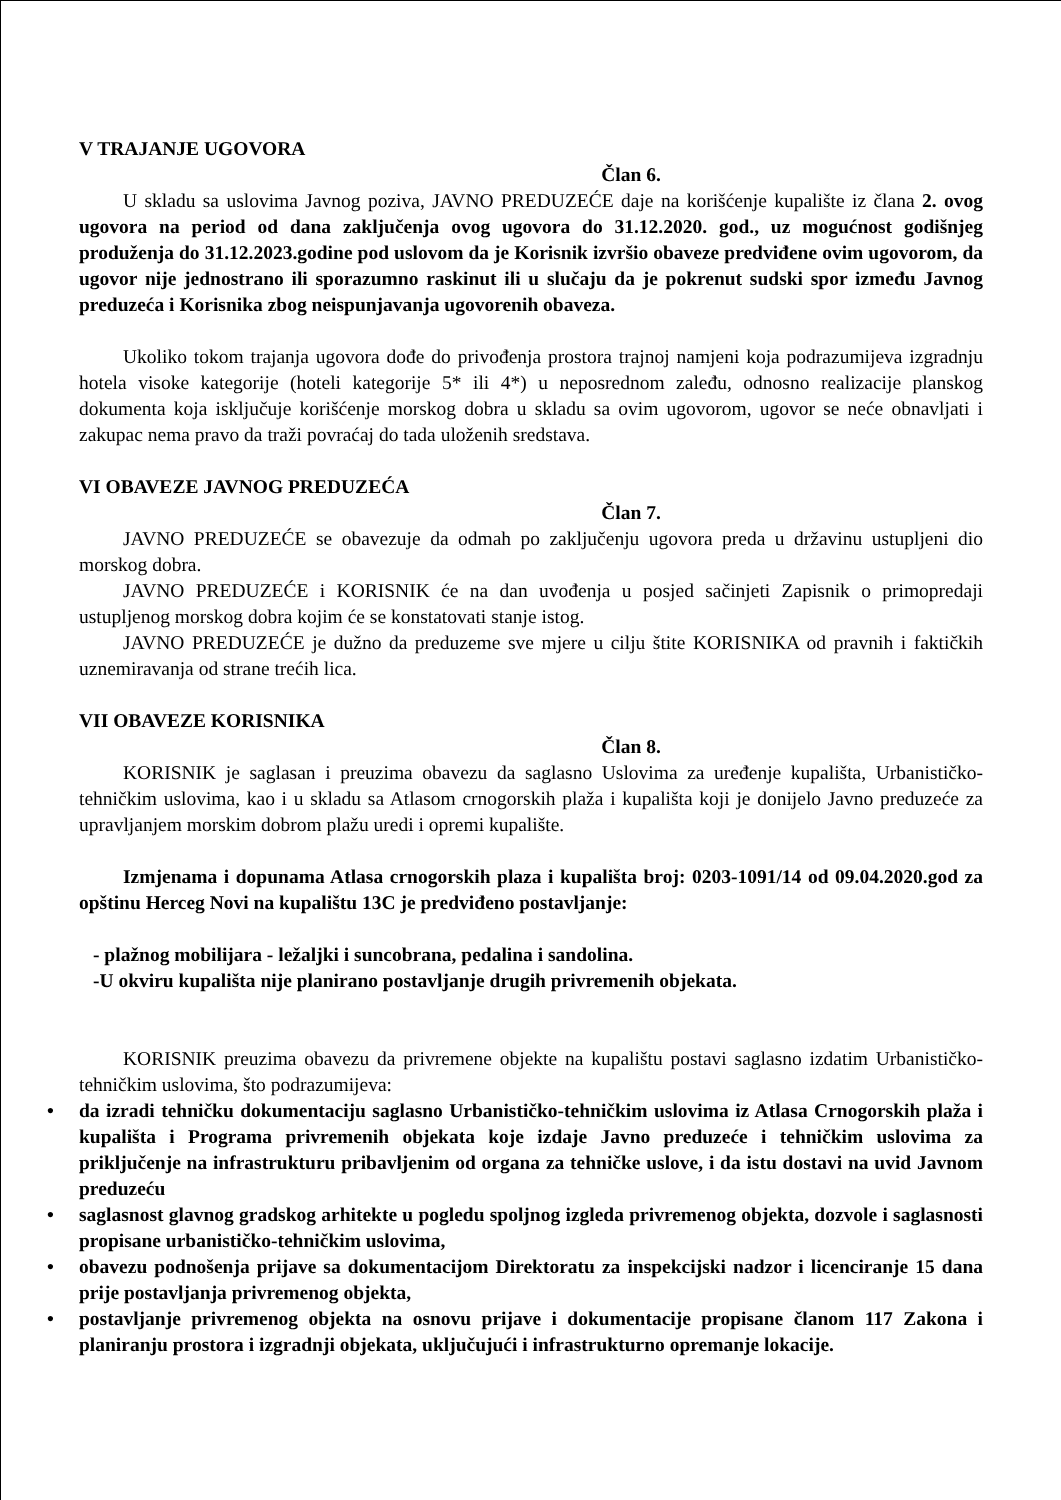V TRAJANJE UGOVORA
Član 6.
U skladu sa uslovima Javnog poziva, JAVNO PREDUZEĆE daje na korišćenje kupalište iz člana 2. ovog ugovora na period od dana zaključenja ovog ugovora do 31.12.2020. god., uz mogućnost godišnjeg produženja do 31.12.2023.godine pod uslovom da je Korisnik izvršio obaveze predviđene ovim ugovorom, da ugovor nije jednostrano ili sporazumno raskinut ili u slučaju da je pokrenut sudski spor između Javnog preduzeća i Korisnika zbog neispunjavanja ugovorenih obaveza.
Ukoliko tokom trajanja ugovora dođe do privođenja prostora trajnoj namjeni koja podrazumijeva izgradnju hotela visoke kategorije (hoteli kategorije 5* ili 4*) u neposrednom zaleđu, odnosno realizacije planskog dokumenta koja isključuje korišćenje morskog dobra u skladu sa ovim ugovorom, ugovor se neće obnavljati i zakupac nema pravo da traži povraćaj do tada uloženih sredstava.
VI OBAVEZE JAVNOG PREDUZEĆA
Član 7.
JAVNO PREDUZEĆE se obavezuje da odmah po zaključenju ugovora preda u državinu ustupljeni dio morskog dobra.
JAVNO PREDUZEĆE i KORISNIK će na dan uvođenja u posjed sačinjeti Zapisnik o primopredaji ustupljenog morskog dobra kojim će se konstatovati stanje istog.
JAVNO PREDUZEĆE je dužno da preduzeme sve mjere u cilju štite KORISNIKA od pravnih i faktičkih uznemiravanja od strane trećih lica.
VII OBAVEZE KORISNIKA
Član 8.
KORISNIK je saglasan i preuzima obavezu da saglasno Uslovima za uređenje kupališta, Urbanističko-tehničkim uslovima, kao i u skladu sa Atlasom crnogorskih plaža i kupališta koji je donijelo Javno preduzeće za upravljanjem morskim dobrom plažu uredi i opremi kupalište.
Izmjenama i dopunama Atlasa crnogorskih plaza i kupališta broj: 0203-1091/14 od 09.04.2020.god za opštinu Herceg Novi na kupalištu 13C je predviđeno postavljanje:
- plažnog mobilijara - ležaljki i suncobrana, pedalina i sandolina.
-U okviru kupališta nije planirano postavljanje drugih privremenih objekata.
KORISNIK preuzima obavezu da privremene objekte na kupalištu postavi saglasno izdatim Urbanističko-tehničkim uslovima, što podrazumijeva:
• da izradi tehničku dokumentaciju saglasno Urbanističko-tehničkim uslovima iz Atlasa Crnogorskih plaža i kupališta i Programa privremenih objekata koje izdaje Javno preduzeće i tehničkim uslovima za priključenje na infrastrukturu pribavljenim od organa za tehničke uslove, i da istu dostavi na uvid Javnom preduzeću
• saglasnost glavnog gradskog arhitekte u pogledu spoljnog izgleda privremenog objekta, dozvole i saglasnosti propisane urbanističko-tehničkim uslovima,
• obavezu podnošenja prijave sa dokumentacijom Direktoratu za inspekcijski nadzor i licenciranje 15 dana prije postavljanja privremenog objekta,
• postavljanje privremenog objekta na osnovu prijave i dokumentacije propisane članom 117 Zakona i planiranju prostora i izgradnji objekata, uključujući i infrastrukturno opremanje lokacije.